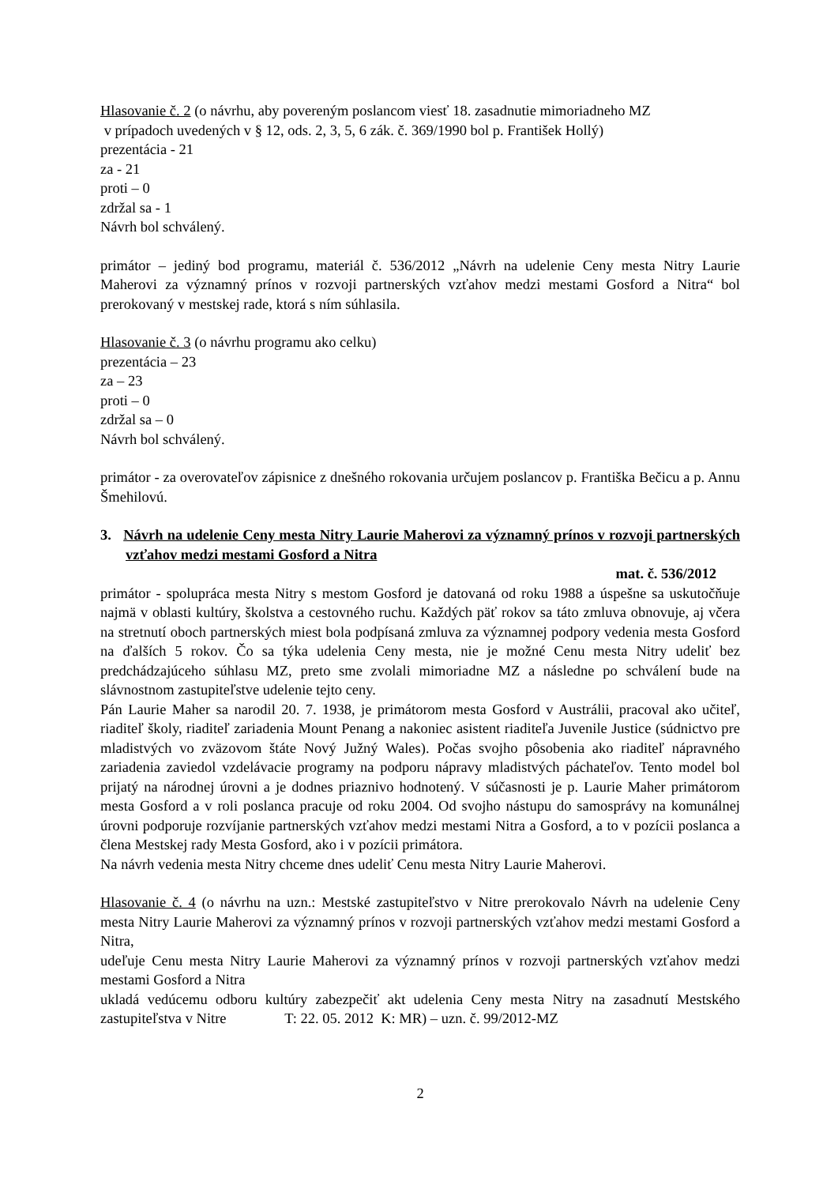Hlasovanie č. 2 (o návrhu, aby povereným poslancom viesť 18. zasadnutie mimoriadneho MZ
v prípadoch uvedených v § 12, ods. 2, 3, 5, 6 zák. č. 369/1990 bol p. František Hollý)
prezentácia - 21
za - 21
proti – 0
zdržal sa - 1
Návrh bol schválený.
primátor – jediný bod programu, materiál č. 536/2012 „Návrh na udelenie Ceny mesta Nitry Laurie Maherovi za významný prínos v rozvoji partnerských vzťahov medzi mestami Gosford a Nitra“ bol prerokovaný v mestskej rade, ktorá s ním súhlasila.
Hlasovanie č. 3 (o návrhu programu ako celku)
prezentácia – 23
za – 23
proti – 0
zdržal sa – 0
Návrh bol schválený.
primátor - za overovateľov zápisnice z dnešného rokovania určujem poslancov p. Františka Bečicu a p. Annu Šmehilovú.
3. Návrh na udelenie Ceny mesta Nitry Laurie Maherovi za významný prínos v rozvoji partnerských vzťahov medzi mestami Gosford a Nitra
mat. č. 536/2012
primátor - spolupráca mesta Nitry s mestom Gosford je datovaná od roku 1988 a úspešne sa uskutočňuje najmä v oblasti kultúry, školstva a cestovného ruchu. Každých päť rokov sa táto zmluva obnovuje, aj včera na stretnutí oboch partnerských miest bola podpísaná zmluva za významnej podpory vedenia mesta Gosford na ďalších 5 rokov. Čo sa týka udelenia Ceny mesta, nie je možné Cenu mesta Nitry udeliť bez predchádzajúceho súhlasu MZ, preto sme zvolali mimoriadne MZ a následne po schválení bude na slávnostnom zastupiteľstve udelenie tejto ceny.
Pán Laurie Maher sa narodil 20. 7. 1938, je primátorom mesta Gosford v Austrálii, pracoval ako učiteľ, riaditeľ školy, riaditeľ zariadenia Mount Penang a nakoniec asistent riaditeľa Juvenile Justice (súdnictvo pre mladistvých vo zväzovom štáte Nový Južný Wales). Počas svojho pôsobenia ako riaditeľ nápravného zariadenia zaviedol vzdelávacie programy na podporu nápravy mladistvých páchateľov. Tento model bol prijatý na národnej úrovni a je dodnes priaznivo hodnotený. V súčasnosti je p. Laurie Maher primátorom mesta Gosford a v roli poslanca pracuje od roku 2004. Od svojho nástupu do samosprávy na komunálnej úrovni podporuje rozvíjanie partnerských vzťahov medzi mestami Nitra a Gosford, a to v pozícii poslanca a člena Mestskej rady Mesta Gosford, ako i v pozícii primátora.
Na návrh vedenia mesta Nitry chceme dnes udeliť Cenu mesta Nitry Laurie Maherovi.
Hlasovanie č. 4 (o návrhu na uzn.: Mestské zastupiteľstvo v Nitre prerokovalo Návrh na udelenie Ceny mesta Nitry Laurie Maherovi za významný prínos v rozvoji partnerských vzťahov medzi mestami Gosford a Nitra,
udeľuje Cenu mesta Nitry Laurie Maherovi za významný prínos v rozvoji partnerských vzťahov medzi mestami Gosford a Nitra
ukladá vedúcemu odboru kultúry zabezpečiť akt udelenia Ceny mesta Nitry na zasadnutí Mestského zastupiteľstva v Nitre T: 22. 05. 2012 K: MR) – uzn. č. 99/2012-MZ
2